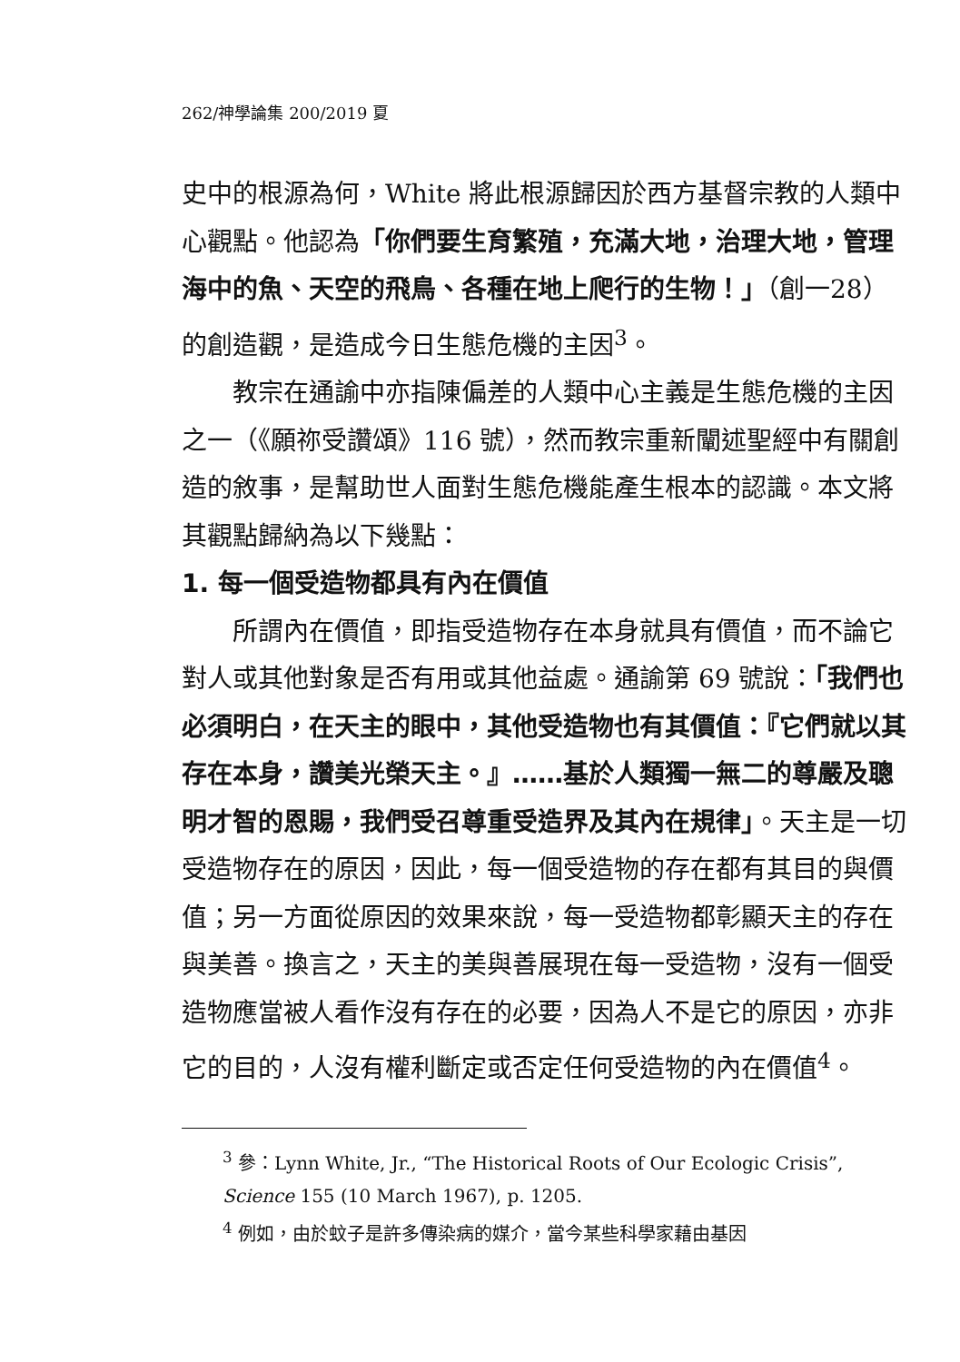262/神學論集 200/2019 夏
史中的根源為何，White 將此根源歸因於西方基督宗教的人類中心觀點。他認為「你們要生育繁殖，充滿大地，治理大地，管理海中的魚、天空的飛鳥、各種在地上爬行的生物！」（創一28）的創造觀，是造成今日生態危機的主因<sup>3</sup>。
教宗在通諭中亦指陳偏差的人類中心主義是生態危機的主因之一（《願祢受讚頌》116 號），然而教宗重新闡述聖經中有關創造的敘事，是幫助世人面對生態危機能產生根本的認識。本文將其觀點歸納為以下幾點：
1. 每一個受造物都具有內在價值
所謂內在價值，即指受造物存在本身就具有價值，而不論它對人或其他對象是否有用或其他益處。通諭第 69 號說：「我們也必須明白，在天主的眼中，其他受造物也有其價值：『它們就以其存在本身，讚美光榮天主。』……基於人類獨一無二的尊嚴及聰明才智的恩賜，我們受召尊重受造界及其內在規律」。天主是一切受造物存在的原因，因此，每一個受造物的存在都有其目的與價值；另一方面從原因的效果來說，每一受造物都彰顯天主的存在與美善。換言之，天主的美與善展現在每一受造物，沒有一個受造物應當被人看作沒有存在的必要，因為人不是它的原因，亦非它的目的，人沒有權利斷定或否定任何受造物的內在價值<sup>4</sup>。
<sup>3</sup> 參：Lynn White, Jr., “The Historical Roots of Our Ecologic Crisis”, Science 155 (10 March 1967), p. 1205.
<sup>4</sup> 例如，由於蚊子是許多傳染病的媒介，當今某些科學家藉由基因